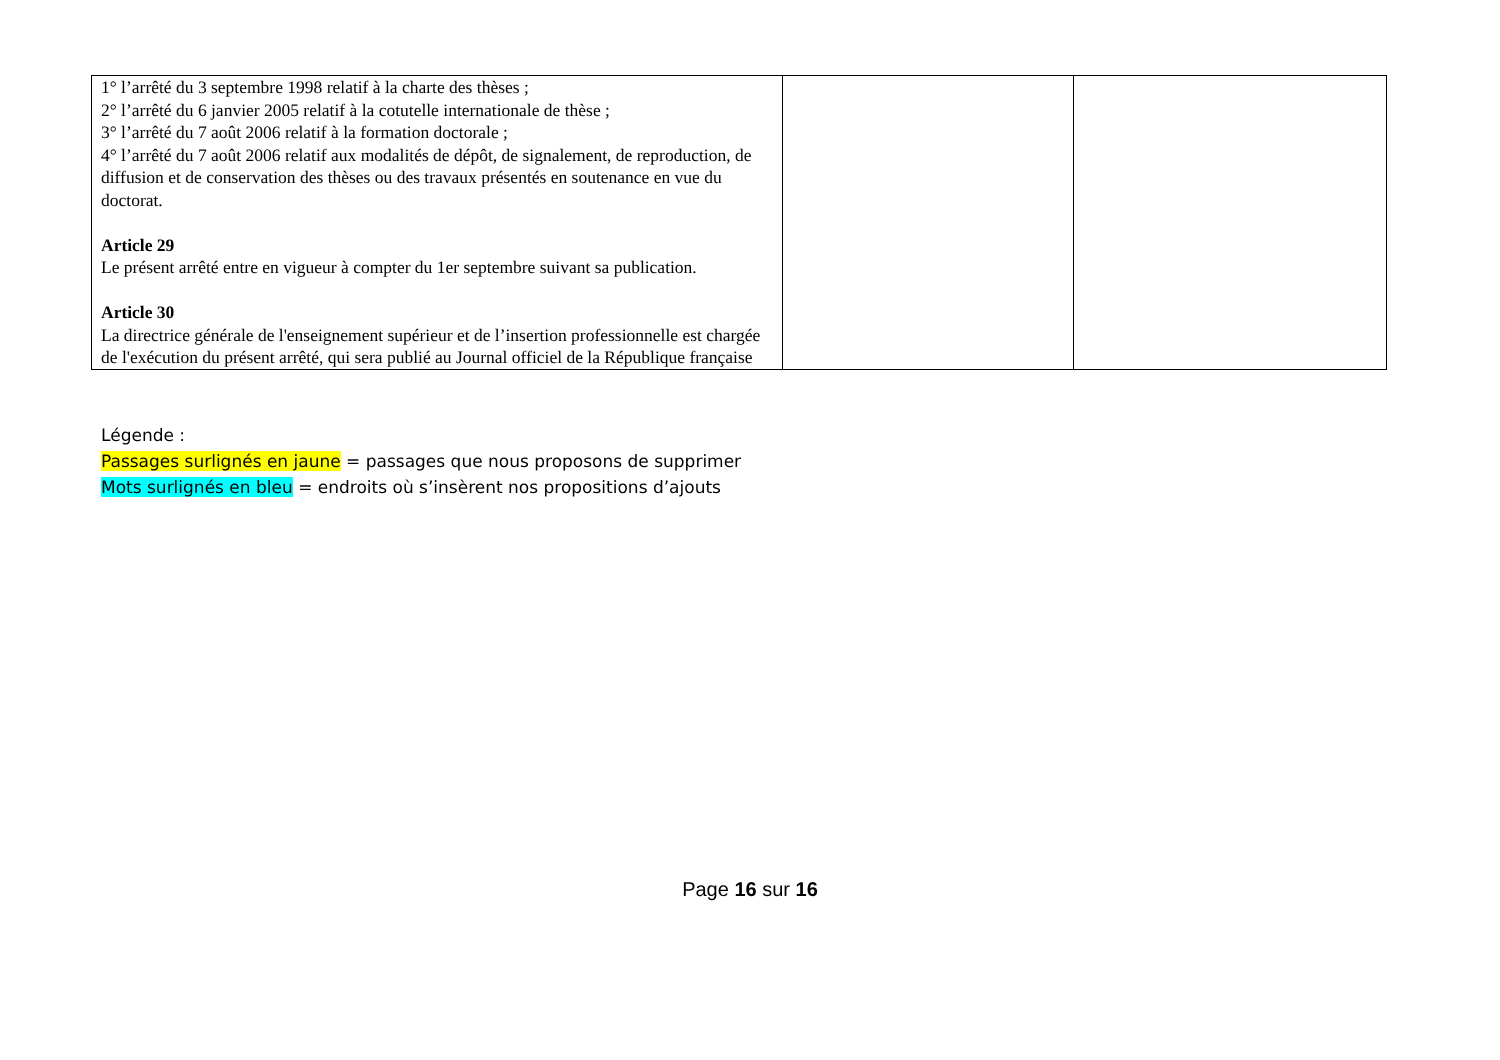| 1° l’arrêté du 3 septembre 1998 relatif à la charte des thèses ; 2° l’arrêté du 6 janvier 2005 relatif à la cotutelle internationale de thèse ; 3° l’arrêté du 7 août 2006 relatif à la formation doctorale ; 4° l’arrêté du 7 août 2006 relatif aux modalités de dépôt, de signalement, de reproduction, de diffusion et de conservation des thèses ou des travaux présentés en soutenance en vue du doctorat. Article 29 Le présent arrêté entre en vigueur à compter du 1er septembre suivant sa publication. Article 30 La directrice générale de l'enseignement supérieur et de l’insertion professionnelle est chargée de l'exécution du présent arrêté, qui sera publié au Journal officiel de la République française | | |
Légende :
Passages surlignés en jaune = passages que nous proposons de supprimer
Mots surlignés en bleu = endroits où s’insèrent nos propositions d’ajouts
Page 16 sur 16